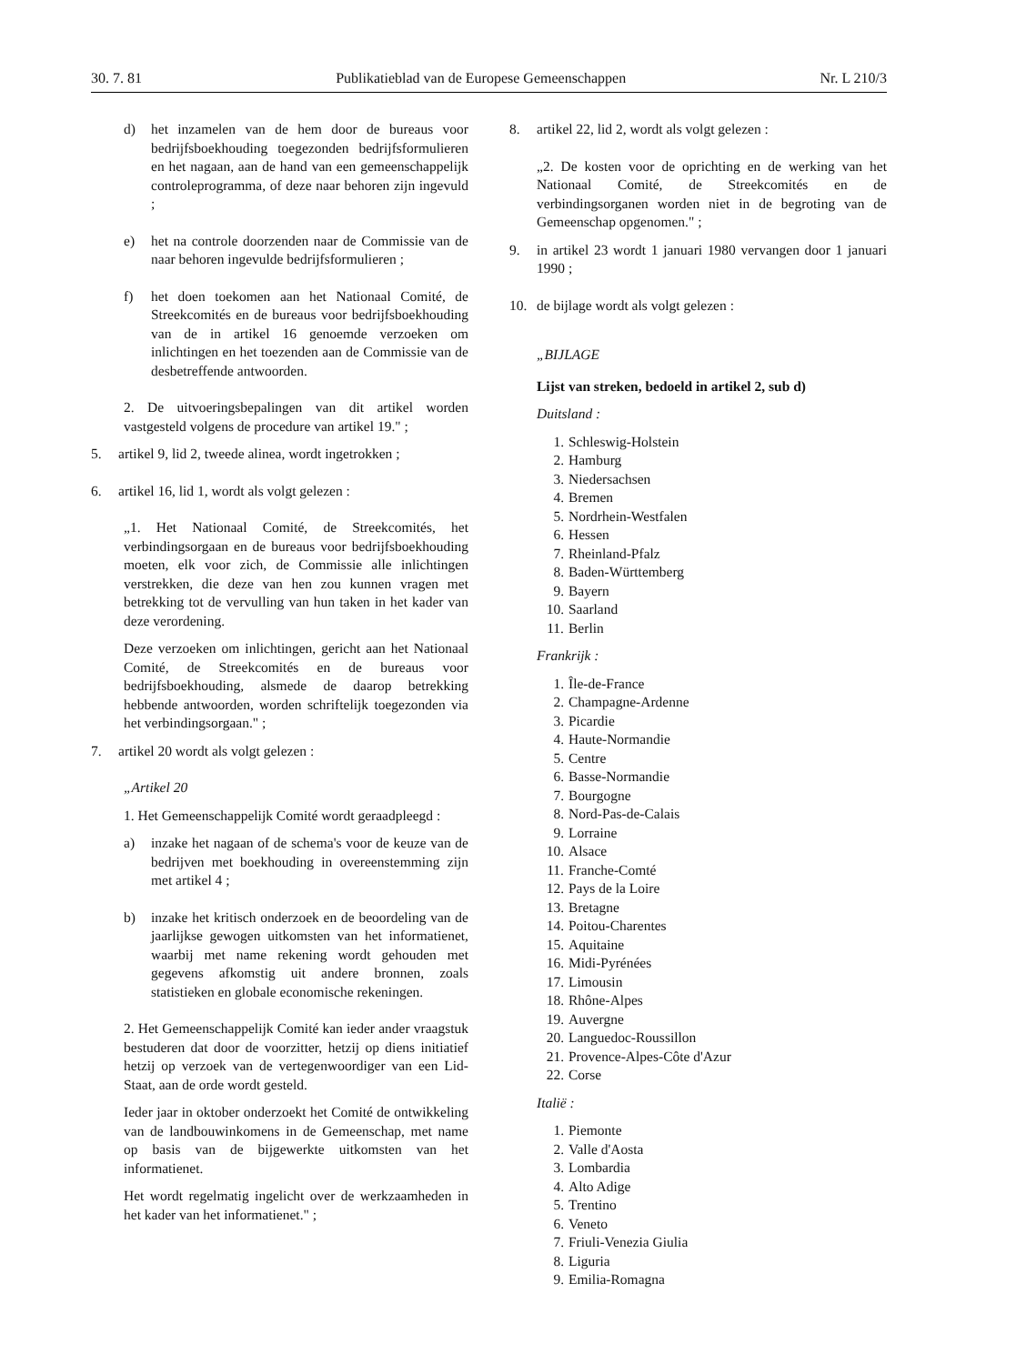30. 7. 81 Publikatieblad van de Europese Gemeenschappen Nr. L 210/3
d) het inzamelen van de hem door de bureaus voor bedrijfsboekhouding toegezonden bedrijfsformulieren en het nagaan, aan de hand van een gemeenschappelijk controleprogramma, of deze naar behoren zijn ingevuld ;
e) het na controle doorzenden naar de Commissie van de naar behoren ingevulde bedrijfsformulieren ;
f) het doen toekomen aan het Nationaal Comité, de Streekcomités en de bureaus voor bedrijfsboekhouding van de in artikel 16 genoemde verzoeken om inlichtingen en het toezenden aan de Commissie van de desbetreffende antwoorden.
2. De uitvoeringsbepalingen van dit artikel worden vastgesteld volgens de procedure van artikel 19." ;
5. artikel 9, lid 2, tweede alinea, wordt ingetrokken ;
6. artikel 16, lid 1, wordt als volgt gelezen :
„1. Het Nationaal Comité, de Streekcomités, het verbindingsorgaan en de bureaus voor bedrijfsboekhouding moeten, elk voor zich, de Commissie alle inlichtingen verstrekken, die deze van hen zou kunnen vragen met betrekking tot de vervulling van hun taken in het kader van deze verordening.
Deze verzoeken om inlichtingen, gericht aan het Nationaal Comité, de Streekcomités en de bureaus voor bedrijfsboekhouding, alsmede de daarop betrekking hebbende antwoorden, worden schriftelijk toegezonden via het verbindingsorgaan." ;
7. artikel 20 wordt als volgt gelezen :
„Artikel 20
1. Het Gemeenschappelijk Comité wordt geraadpleegd :
a) inzake het nagaan of de schema's voor de keuze van de bedrijven met boekhouding in overeenstemming zijn met artikel 4 ;
b) inzake het kritisch onderzoek en de beoordeling van de jaarlijkse gewogen uitkomsten van het informatienet, waarbij met name rekening wordt gehouden met gegevens afkomstig uit andere bronnen, zoals statistieken en globale economische rekeningen.
2. Het Gemeenschappelijk Comité kan ieder ander vraagstuk bestuderen dat door de voorzitter, hetzij op diens initiatief hetzij op verzoek van de vertegenwoordiger van een Lid-Staat, aan de orde wordt gesteld.
Ieder jaar in oktober onderzoekt het Comité de ontwikkeling van de landbouwinkomens in de Gemeenschap, met name op basis van de bijgewerkte uitkomsten van het informatienet.
Het wordt regelmatig ingelicht over de werkzaamheden in het kader van het informatienet." ;
8. artikel 22, lid 2, wordt als volgt gelezen :
„2. De kosten voor de oprichting en de werking van het Nationaal Comité, de Streekcomités en de verbindingsorganen worden niet in de begroting van de Gemeenschap opgenomen." ;
9. in artikel 23 wordt 1 januari 1980 vervangen door 1 januari 1990 ;
10. de bijlage wordt als volgt gelezen :
„BIJLAGE
Lijst van streken, bedoeld in artikel 2, sub d)
Duitsland :
1. Schleswig-Holstein
2. Hamburg
3. Niedersachsen
4. Bremen
5. Nordrhein-Westfalen
6. Hessen
7. Rheinland-Pfalz
8. Baden-Württemberg
9. Bayern
10. Saarland
11. Berlin
Frankrijk :
1. Île-de-France
2. Champagne-Ardenne
3. Picardie
4. Haute-Normandie
5. Centre
6. Basse-Normandie
7. Bourgogne
8. Nord-Pas-de-Calais
9. Lorraine
10. Alsace
11. Franche-Comté
12. Pays de la Loire
13. Bretagne
14. Poitou-Charentes
15. Aquitaine
16. Midi-Pyrénées
17. Limousin
18. Rhône-Alpes
19. Auvergne
20. Languedoc-Roussillon
21. Provence-Alpes-Côte d'Azur
22. Corse
Italië :
1. Piemonte
2. Valle d'Aosta
3. Lombardia
4. Alto Adige
5. Trentino
6. Veneto
7. Friuli-Venezia Giulia
8. Liguria
9. Emilia-Romagna